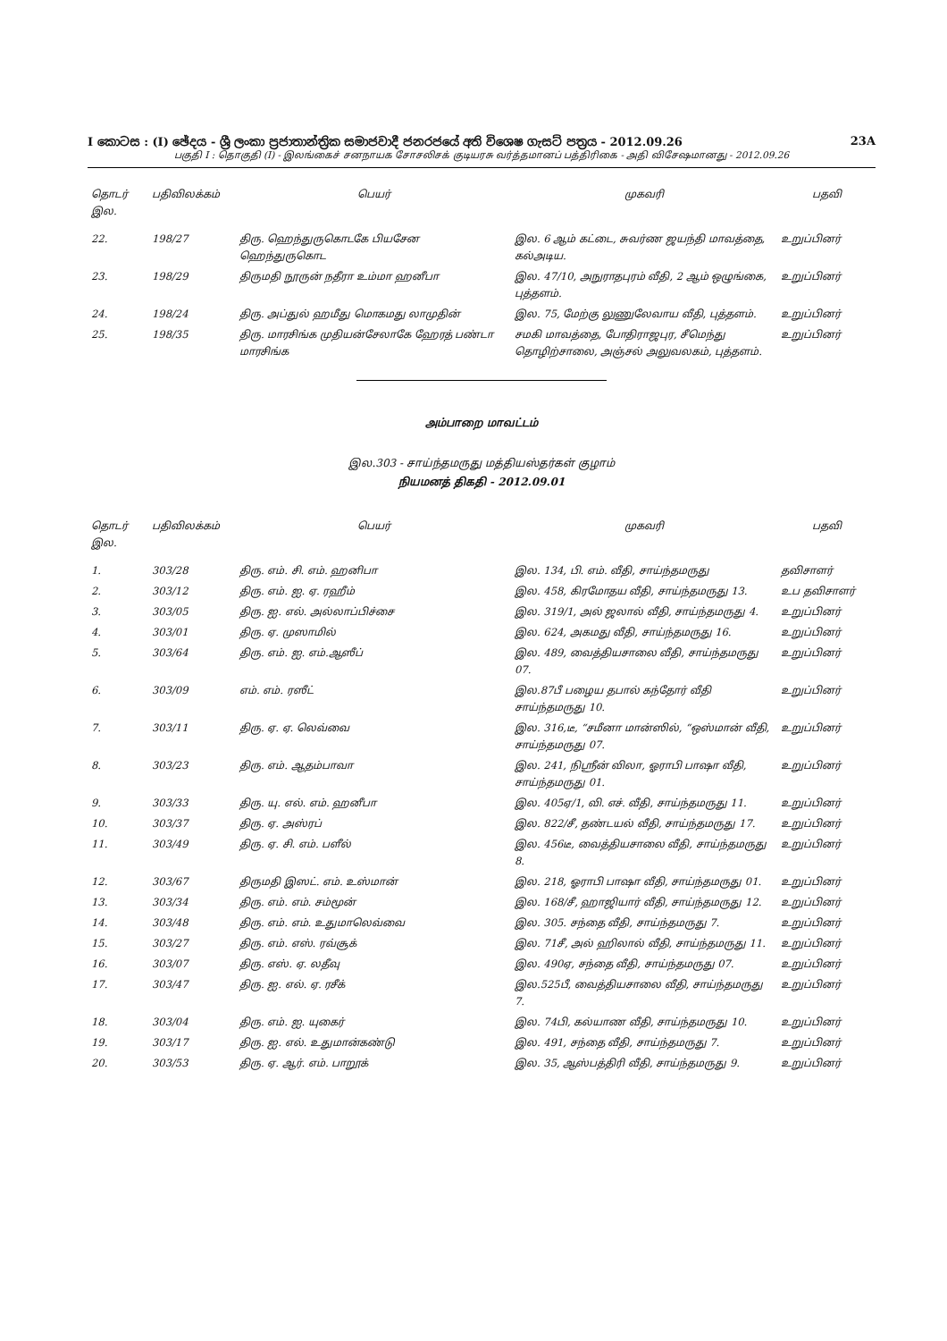I කොටස : (I) ඡේදය - ශ්‍රී ලංකා ප්‍රජාතාන්ත්‍රික සමාජවාදී ජනරජයේ අති විශෙෂ ගැසට් පත්‍රය - 2012.09.26 23A
பகுதி I : தொகுதி (I) - இலங்கைச் சனநாயக சோசலிசக் குடியரசு வர்த்தமானப் பத்திரிகை - அதி விசேஷமானது - 2012.09.26
| தொடர் இல. | பதிவிலக்கம் | பெயர் | முகவரி | பதவி |
| --- | --- | --- | --- | --- |
| 22. | 198/27 | திரு. ஹெந்துருகொடகே பியசேன ஹெந்துருகொட | இல. 6 ஆம் கட்டை, சுவர்ண ஜயந்தி மாவத்தை, கல்அடிய. | உறுப்பினர் |
| 23. | 198/29 | திருமதி நூருன் நதீரா உம்மா ஹனீபா | இல. 47/10, அநுராதபுரம் வீதி, 2 ஆம் ஒழுங்கை, புத்தளம். | உறுப்பினர் |
| 24. | 198/24 | திரு. அப்துல் ஹமீது மொகமது லாமுதின் | இல. 75, மேற்கு லுணுலேவாய வீதி, புத்தளம். | உறுப்பினர் |
| 25. | 198/35 | திரு. மாரசிங்க முதியன்சேலாகே ஹேரத் பண்டா மாரசிங்க | சமகி மாவத்தை, போதிராஜபுர, சீமெந்து தொழிற்சாலை, அஞ்சல் அலுவலகம், புத்தளம். | உறுப்பினர் |
அம்பாறை மாவட்டம்
இல.303 - சாய்ந்தமருது மத்தியஸ்தர்கள் குழாம்
நியமனத் திகதி - 2012.09.01
| தொடர் இல. | பதிவிலக்கம் | பெயர் | முகவரி | பதவி |
| --- | --- | --- | --- | --- |
| 1. | 303/28 | திரு. எம். சி. எம். ஹனிபா | இல. 134, பி. எம். வீதி, சாய்ந்தமருது | தவிசாளர் |
| 2. | 303/12 | திரு. எம். ஐ. ஏ. ரஹீம் | இல. 458, கிரமோதய வீதி, சாய்ந்தமருது 13. | உப தவிசாளர் |
| 3. | 303/05 | திரு. ஐ. எல். அல்லாப்பிச்சை | இல. 319/1, அல் ஜலால் வீதி, சாய்ந்தமருது 4. | உறுப்பினர் |
| 4. | 303/01 | திரு. ஏ. முஸாமில் | இல. 624, அகமது வீதி, சாய்ந்தமருது 16. | உறுப்பினர் |
| 5. | 303/64 | திரு. எம். ஐ. எம்.ஆஸீப் | இல. 489, வைத்தியசாலை வீதி, சாய்ந்தமருது 07. | உறுப்பினர் |
| 6. | 303/09 | எம். எம். ரஸீட் | இல.87பீ பழைய தபால் கந்தோர் வீதி சாய்ந்தமருது 10. | உறுப்பினர் |
| 7. | 303/11 | திரு. ஏ. ஏ. லெவ்வை | இல. 316,டீ, “சமீனா மான்ஸில், “ஒஸ்மான் வீதி, சாய்ந்தமருது 07. | உறுப்பினர் |
| 8. | 303/23 | திரு. எம். ஆதம்பாவா | இல. 241, நிஸ்ரீன் விலா, ஓராபி பாஷா வீதி, சாய்ந்தமருது 01. | உறுப்பினர் |
| 9. | 303/33 | திரு. யு. எல். எம். ஹனீபா | இல. 405ஏ/1, வி. எச். வீதி, சாய்ந்தமருது 11. | உறுப்பினர் |
| 10. | 303/37 | திரு. ஏ. அஸ்ரப் | இல. 822/சீ, தண்டயல் வீதி, சாய்ந்தமருது 17. | உறுப்பினர் |
| 11. | 303/49 | திரு. ஏ. சி. எம். பளீல் | இல. 456டீ, வைத்தியசாலை வீதி, சாய்ந்தமருது 8. | உறுப்பினர் |
| 12. | 303/67 | திருமதி இஸட். எம். உஸ்மான் | இல. 218, ஓராபி பாஷா வீதி, சாய்ந்தமருது 01. | உறுப்பினர் |
| 13. | 303/34 | திரு. எம். எம். சம்மூன் | இல. 168/சீ, ஹாஜியார் வீதி, சாய்ந்தமருது 12. | உறுப்பினர் |
| 14. | 303/48 | திரு. எம். எம். உதுமாலெவ்வை | இல. 305. சந்தை வீதி, சாய்ந்தமருது 7. | உறுப்பினர் |
| 15. | 303/27 | திரு. எம். எஸ். ரவ்சூக் | இல. 71சீ, அல் ஹிலால் வீதி, சாய்ந்தமருது 11. | உறுப்பினர் |
| 16. | 303/07 | திரு. எஸ். ஏ. லதீவு | இல. 490ஏ, சந்தை வீதி, சாய்ந்தமருது 07. | உறுப்பினர் |
| 17. | 303/47 | திரு. ஐ. எல். ஏ. ரசீக் | இல.525பீ, வைத்தியசாலை வீதி, சாய்ந்தமருது 7. | உறுப்பினர் |
| 18. | 303/04 | திரு. எம். ஐ. யுகைர் | இல. 74பி, கல்யாண வீதி, சாய்ந்தமருது 10. | உறுப்பினர் |
| 19. | 303/17 | திரு. ஐ. எல். உதுமான்கண்டு | இல. 491, சந்தை வீதி, சாய்ந்தமருது 7. | உறுப்பினர் |
| 20. | 303/53 | திரு. ஏ. ஆர். எம். பாறூக் | இல. 35, ஆஸ்பத்திரி வீதி, சாய்ந்தமருது 9. | உறுப்பினர் |